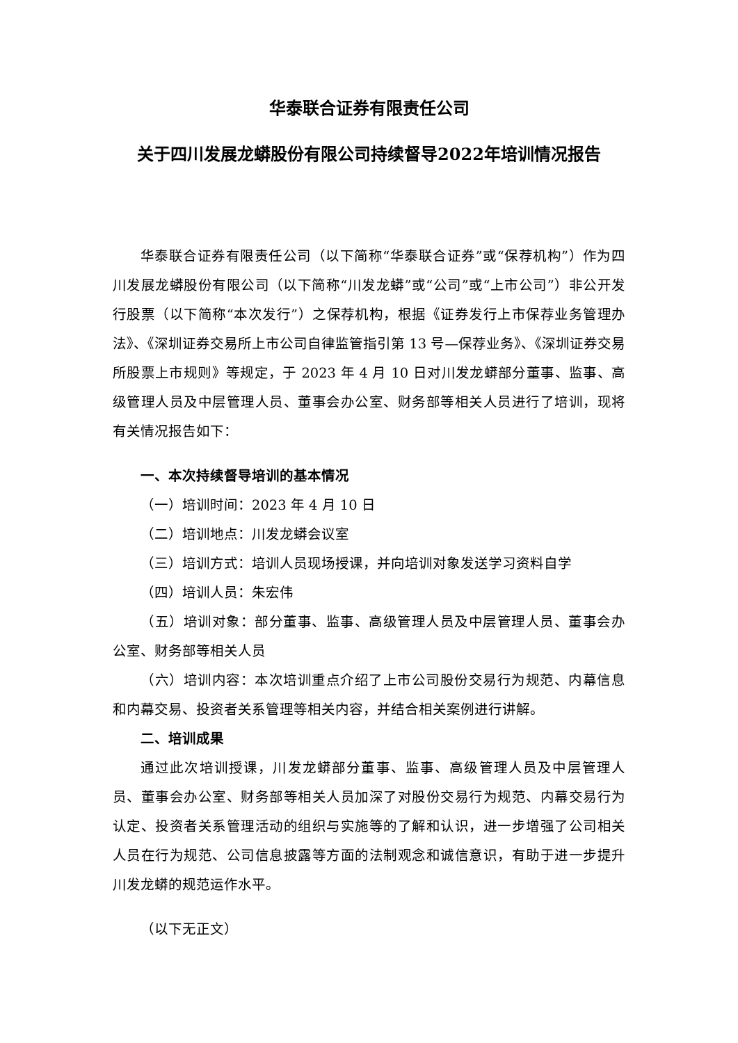华泰联合证券有限责任公司
关于四川发展龙蟒股份有限公司持续督导2022年培训情况报告
华泰联合证券有限责任公司（以下简称“华泰联合证券”或“保荐机构”）作为四川发展龙蟒股份有限公司（以下简称“川发龙蟒”或“公司”或“上市公司”）非公开发行股票（以下简称“本次发行”）之保荐机构，根据《证券发行上市保荐业务管理办法》、《深圳证券交易所上市公司自律监管指引第 13 号—保荐业务》、《深圳证券交易所股票上市规则》等规定，于 2023 年 4 月 10 日对川发龙蟒部分董事、监事、高级管理人员及中层管理人员、董事会办公室、财务部等相关人员进行了培训，现将有关情况报告如下：
一、本次持续督导培训的基本情况
（一）培训时间：2023 年 4 月 10 日
（二）培训地点：川发龙蟒会议室
（三）培训方式：培训人员现场授课，并向培训对象发送学习资料自学
（四）培训人员：朱宏伟
（五）培训对象：部分董事、监事、高级管理人员及中层管理人员、董事会办公室、财务部等相关人员
（六）培训内容：本次培训重点介绍了上市公司股份交易行为规范、内幕信息和内幕交易、投资者关系管理等相关内容，并结合相关案例进行讲解。
二、培训成果
通过此次培训授课，川发龙蟒部分董事、监事、高级管理人员及中层管理人员、董事会办公室、财务部等相关人员加深了对股份交易行为规范、内幕交易行为认定、投资者关系管理活动的组织与实施等的了解和认识，进一步增强了公司相关人员在行为规范、公司信息披露等方面的法制观念和诚信意识，有助于进一步提升川发龙蟒的规范运作水平。
（以下无正文）